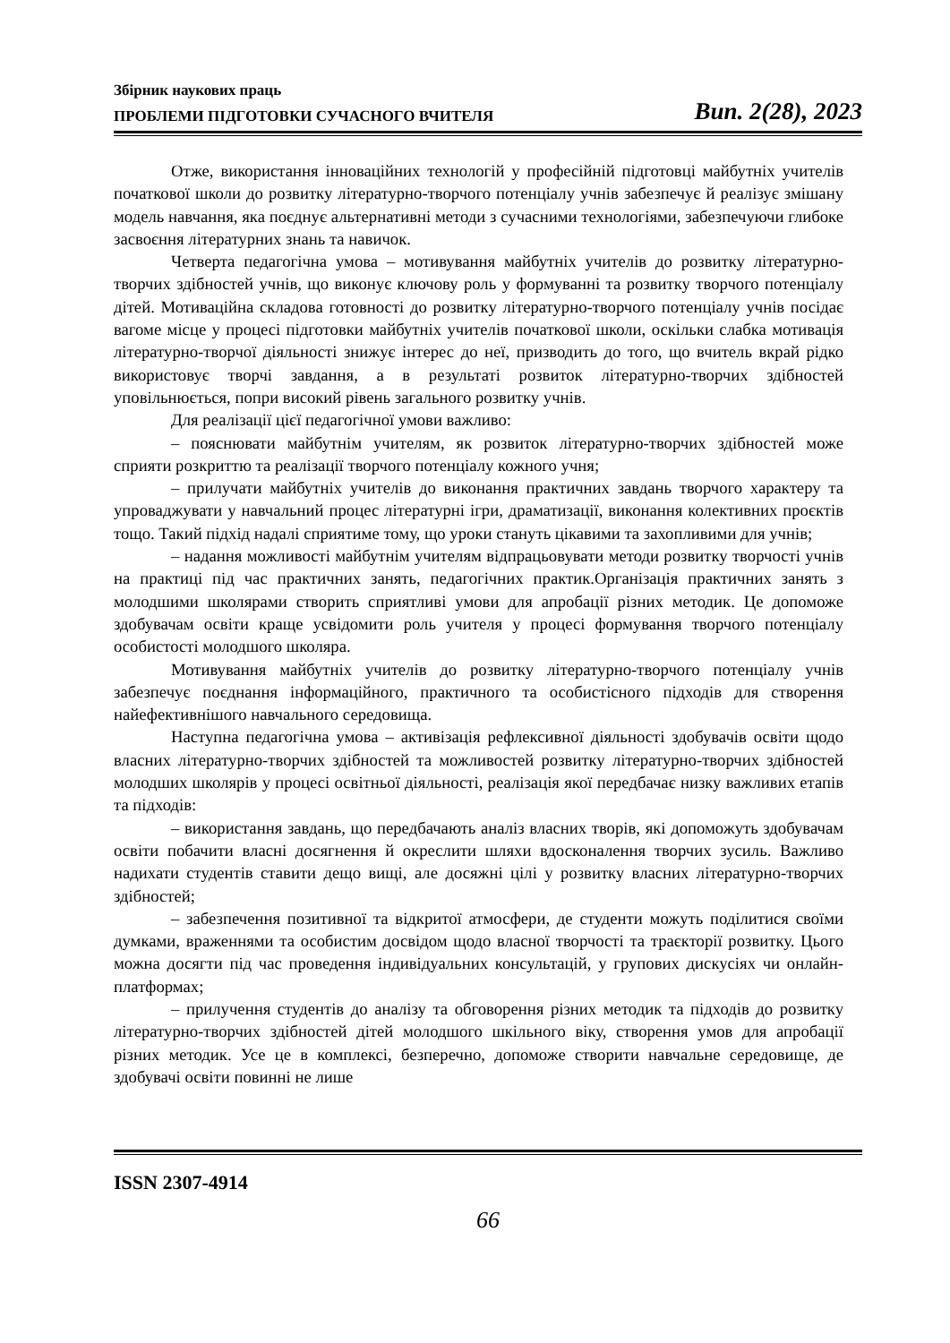Збірник наукових праць
ПРОБЛЕМИ ПІДГОТОВКИ СУЧАСНОГО ВЧИТЕЛЯ Вип. 2(28), 2023
Отже, використання інноваційних технологій у професійній підготовці майбутніх учителів початкової школи до розвитку літературно-творчого потенціалу учнів забезпечує й реалізує змішану модель навчання, яка поєднує альтернативні методи з сучасними технологіями, забезпечуючи глибоке засвоєння літературних знань та навичок.
Четверта педагогічна умова – мотивування майбутніх учителів до розвитку літературно-творчих здібностей учнів, що виконує ключову роль у формуванні та розвитку творчого потенціалу дітей. Мотиваційна складова готовності до розвитку літературно-творчого потенціалу учнів посідає вагоме місце у процесі підготовки майбутніх учителів початкової школи, оскільки слабка мотивація літературно-творчої діяльності знижує інтерес до неї, призводить до того, що вчитель вкрай рідко використовує творчі завдання, а в результаті розвиток літературно-творчих здібностей уповільнюється, попри високий рівень загального розвитку учнів.
Для реалізації цієї педагогічної умови важливо:
– пояснювати майбутнім учителям, як розвиток літературно-творчих здібностей може сприяти розкриттю та реалізації творчого потенціалу кожного учня;
– прилучати майбутніх учителів до виконання практичних завдань творчого характеру та упроваджувати у навчальний процес літературні ігри, драматизації, виконання колективних проєктів тощо. Такий підхід надалі сприятиме тому, що уроки стануть цікавими та захопливими для учнів;
– надання можливості майбутнім учителям відпрацьовувати методи розвитку творчості учнів на практиці під час практичних занять, педагогічних практик.Організація практичних занять з молодшими школярами створить сприятливі умови для апробації різних методик. Це допоможе здобувачам освіти краще усвідомити роль учителя у процесі формування творчого потенціалу особистості молодшого школяра.
Мотивування майбутніх учителів до розвитку літературно-творчого потенціалу учнів забезпечує поєднання інформаційного, практичного та особистісного підходів для створення найефективнішого навчального середовища.
Наступна педагогічна умова – активізація рефлексивної діяльності здобувачів освіти щодо власних літературно-творчих здібностей та можливостей розвитку літературно-творчих здібностей молодших школярів у процесі освітньої діяльності, реалізація якої передбачає низку важливих етапів та підходів:
– використання завдань, що передбачають аналіз власних творів, які допоможуть здобувачам освіти побачити власні досягнення й окреслити шляхи вдосконалення творчих зусиль. Важливо надихати студентів ставити дещо вищі, але досяжні цілі у розвитку власних літературно-творчих здібностей;
– забезпечення позитивної та відкритої атмосфери, де студенти можуть поділитися своїми думками, враженнями та особистим досвідом щодо власної творчості та траєкторії розвитку. Цього можна досягти під час проведення індивідуальних консультацій, у групових дискусіях чи онлайн-платформах;
– прилучення студентів до аналізу та обговорення різних методик та підходів до розвитку літературно-творчих здібностей дітей молодшого шкільного віку, створення умов для апробації різних методик. Усе це в комплексі, безперечно, допоможе створити навчальне середовище, де здобувачі освіти повинні не лише
ISSN 2307-4914
66